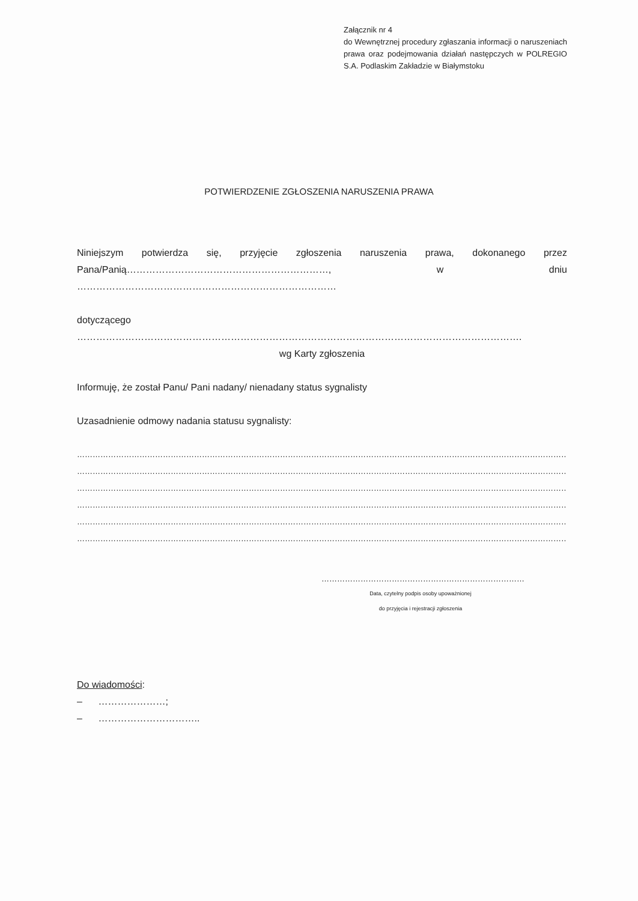Załącznik nr 4
do Wewnętrznej procedury zgłaszania informacji o naruszeniach prawa oraz podejmowania działań następczych w POLREGIO S.A. Podlaskim Zakładzie w Białymstoku
POTWIERDZENIE ZGŁOSZENIA NARUSZENIA PRAWA
Niniejszym potwierdza się, przyjęcie zgłoszenia naruszenia prawa, dokonanego przez Pana/Panią………………………………………………………, w dniu ………………………………………………………………………
dotyczącego ………………………………………………………………………………………………………………………….
wg Karty zgłoszenia
Informuję, że został Panu/ Pani nadany/ nienadany status sygnalisty
Uzasadnienie odmowy nadania statusu sygnalisty:
……………………………………………………………………………………………………………………………………………………………………………
……………………………………………………………………………………………………………………………………………………………………………
……………………………………………………………………………………………………………………………………………………………………………
……………………………………………………………………………………………………………………………………………………………………………
……………………………………………………………………………………………………………………………………………………………………………
………………………………………………………………………………………………………………………………………………………………………….
……………………………………………………………………
Data, czytelny podpis osoby upoważnionej
do przyjęcia i rejestracji zgłoszenia
Do wiadomości:
– …………………;
– …………………………..